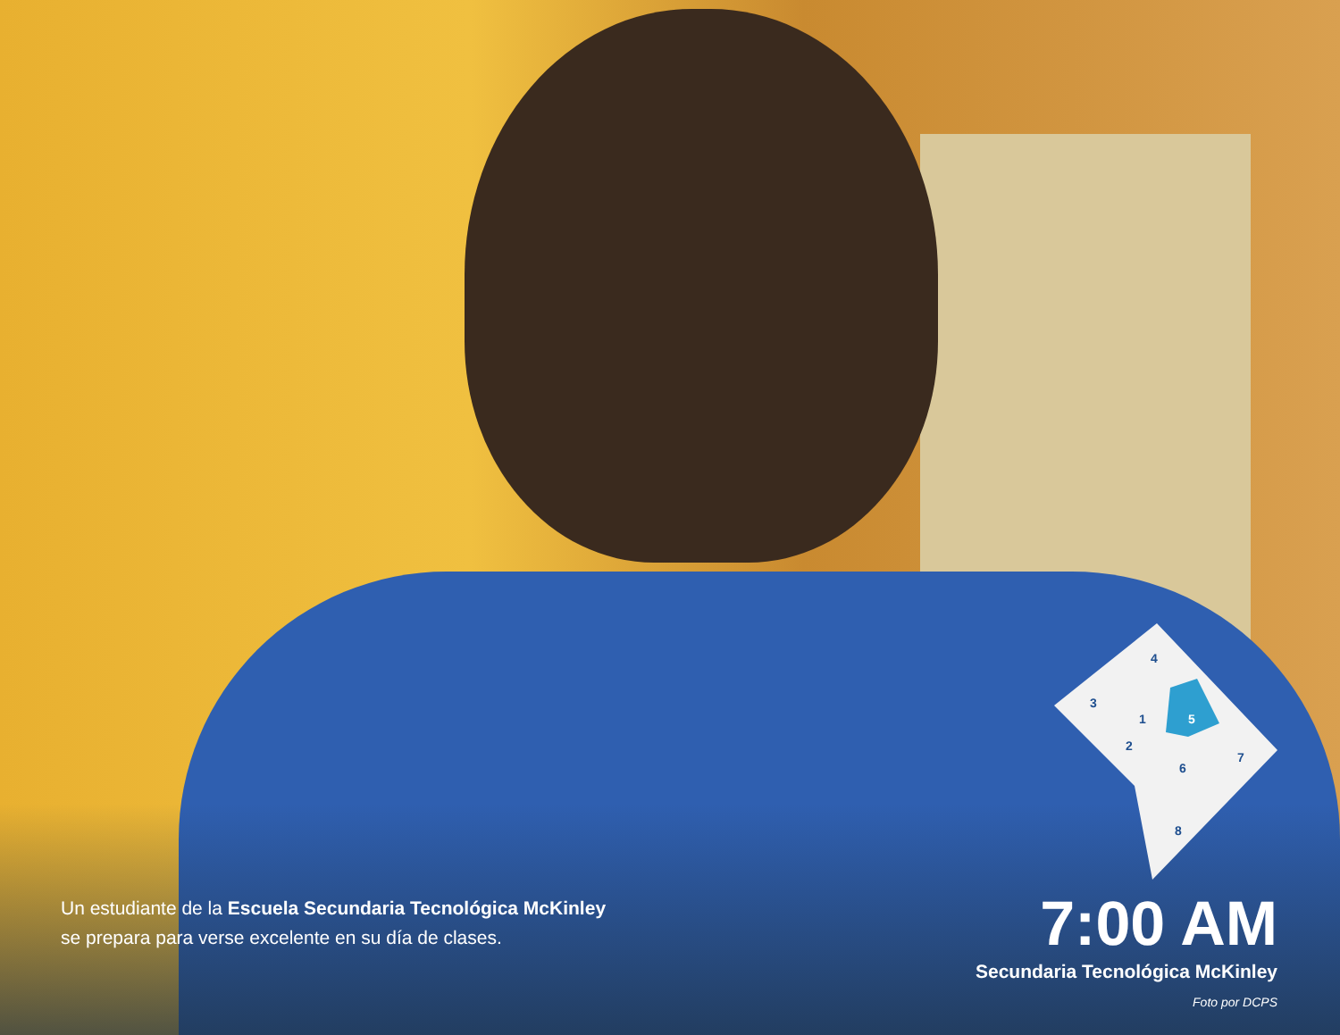4
3
1
5
2
6
7
8
Un estudiante de la Escuela Secundaria Tecnológica McKinley
se prepara para verse excelente en su día de clases.
7:00 AM
Secundaria Tecnológica McKinley
Foto por DCPS